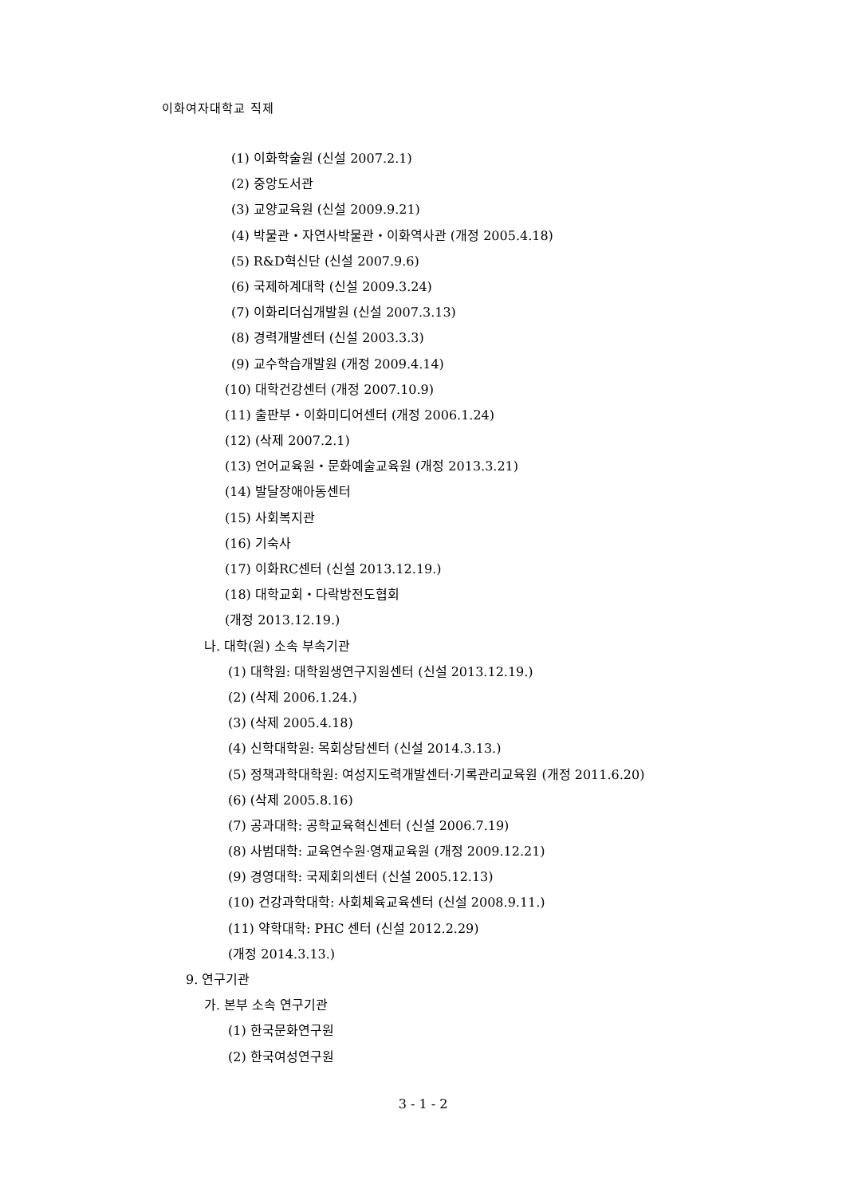이화여자대학교 직제
(1) 이화학술원 (신설 2007.2.1)
(2) 중앙도서관
(3) 교양교육원 (신설 2009.9.21)
(4) 박물관・자연사박물관・이화역사관 (개정 2005.4.18)
(5) R&D혁신단 (신설 2007.9.6)
(6) 국제하계대학 (신설 2009.3.24)
(7) 이화리더십개발원 (신설 2007.3.13)
(8) 경력개발센터 (신설 2003.3.3)
(9) 교수학습개발원 (개정 2009.4.14)
(10) 대학건강센터 (개정 2007.10.9)
(11) 출판부・이화미디어센터 (개정 2006.1.24)
(12) (삭제 2007.2.1)
(13) 언어교육원・문화예술교육원 (개정 2013.3.21)
(14) 발달장애아동센터
(15) 사회복지관
(16) 기숙사
(17) 이화RC센터 (신설 2013.12.19.)
(18) 대학교회・다락방전도협회
(개정 2013.12.19.)
나. 대학(원) 소속 부속기관
(1) 대학원: 대학원생연구지원센터 (신설 2013.12.19.)
(2) (삭제 2006.1.24.)
(3) (삭제 2005.4.18)
(4) 신학대학원: 목회상담센터 (신설 2014.3.13.)
(5) 정책과학대학원: 여성지도력개발센터·기록관리교육원 (개정 2011.6.20)
(6) (삭제 2005.8.16)
(7) 공과대학: 공학교육혁신센터 (신설 2006.7.19)
(8) 사범대학: 교육연수원·영재교육원 (개정 2009.12.21)
(9) 경영대학: 국제회의센터 (신설 2005.12.13)
(10) 건강과학대학: 사회체육교육센터 (신설 2008.9.11.)
(11) 약학대학: PHC 센터 (신설 2012.2.29)
(개정 2014.3.13.)
9. 연구기관
가. 본부 소속 연구기관
(1) 한국문화연구원
(2) 한국여성연구원
3 - 1 - 2